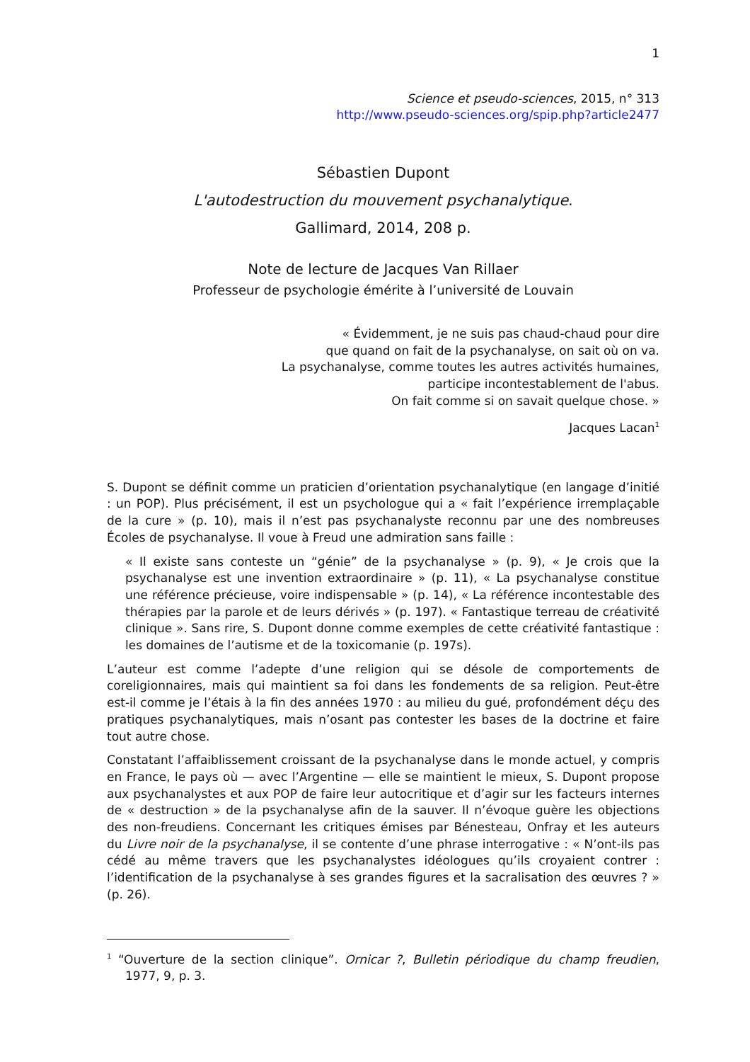1
Science et pseudo-sciences, 2015, n° 313
http://www.pseudo-sciences.org/spip.php?article2477
Sébastien Dupont
L'autodestruction du mouvement psychanalytique.
Gallimard, 2014, 208 p.
Note de lecture de Jacques Van Rillaer
Professeur de psychologie émérite à l’université de Louvain
« Évidemment, je ne suis pas chaud-chaud pour dire
que quand on fait de la psychanalyse, on sait où on va.
La psychanalyse, comme toutes les autres activités humaines,
participe incontestablement de l'abus.
On fait comme si on savait quelque chose. »
Jacques Lacan<sup>1</sup>
S. Dupont se définit comme un praticien d’orientation psychanalytique (en langage d’initié : un POP). Plus précisément, il est un psychologue qui a « fait l’expérience irremplaçable de la cure » (p. 10), mais il n’est pas psychanalyste reconnu par une des nombreuses Écoles de psychanalyse. Il voue à Freud une admiration sans faille :
« Il existe sans conteste un “génie” de la psychanalyse » (p. 9), « Je crois que la psychanalyse est une invention extraordinaire » (p. 11), « La psychanalyse constitue une référence précieuse, voire indispensable » (p. 14), « La référence incontestable des thérapies par la parole et de leurs dérivés » (p. 197). « Fantastique terreau de créativité clinique ». Sans rire, S. Dupont donne comme exemples de cette créativité fantastique : les domaines de l’autisme et de la toxicomanie (p. 197s).
L’auteur est comme l’adepte d’une religion qui se désole de comportements de coreligionnaires, mais qui maintient sa foi dans les fondements de sa religion. Peut-être est-il comme je l’étais à la fin des années 1970 : au milieu du gué, profondément déçu des pratiques psychanalytiques, mais n’osant pas contester les bases de la doctrine et faire tout autre chose.
Constatant l’affaiblissement croissant de la psychanalyse dans le monde actuel, y compris en France, le pays où — avec l’Argentine — elle se maintient le mieux, S. Dupont propose aux psychanalystes et aux POP de faire leur autocritique et d’agir sur les facteurs internes de « destruction » de la psychanalyse afin de la sauver. Il n’évoque guère les objections des non-freudiens. Concernant les critiques émises par Bénesteau, Onfray et les auteurs du Livre noir de la psychanalyse, il se contente d’une phrase interrogative : « N’ont-ils pas cédé au même travers que les psychanalystes idéologues qu’ils croyaient contrer : l’identification de la psychanalyse à ses grandes figures et la sacralisation des œuvres ? » (p. 26).
<sup>1</sup> “Ouverture de la section clinique”. Ornicar ?, Bulletin périodique du champ freudien, 1977, 9, p. 3.